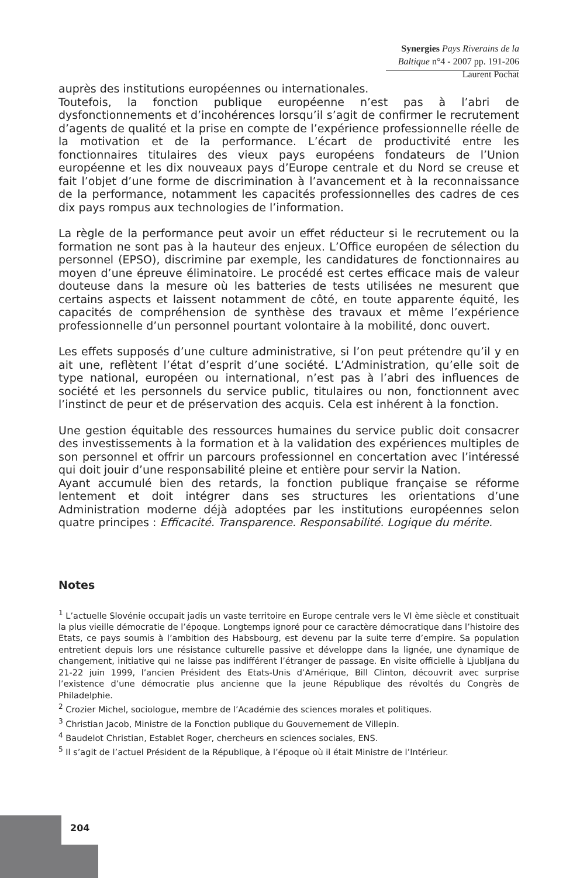Synergies Pays Riverains de la Baltique n°4 - 2007 pp. 191-206
Laurent Pochat
auprès des institutions européennes ou internationales.
Toutefois, la fonction publique européenne n’est pas à l’abri de dysfonctionnements et d’incohérences lorsqu’il s’agit de confirmer le recrutement d’agents de qualité et la prise en compte de l’expérience professionnelle réelle de la motivation et de la performance. L’écart de productivité entre les fonctionnaires titulaires des vieux pays européens fondateurs de l’Union européenne et les dix nouveaux pays d’Europe centrale et du Nord se creuse et fait l’objet d’une forme de discrimination à l’avancement et à la reconnaissance de la performance, notamment les capacités professionnelles des cadres de ces dix pays rompus aux technologies de l’information.
La règle de la performance peut avoir un effet réducteur si le recrutement ou la formation ne sont pas à la hauteur des enjeux. L’Office européen de sélection du personnel (EPSO), discrimine par exemple, les candidatures de fonctionnaires au moyen d’une épreuve éliminatoire. Le procédé est certes efficace mais de valeur douteuse dans la mesure où les batteries de tests utilisées ne mesurent que certains aspects et laissent notamment de côté, en toute apparente équité, les capacités de compréhension de synthèse des travaux et même l’expérience professionnelle d’un personnel pourtant volontaire à la mobilité, donc ouvert.
Les effets supposés d’une culture administrative, si l’on peut prétendre qu’il y en ait une, reflètent l’état d’esprit d’une société. L’Administration, qu’elle soit de type national, européen ou international, n’est pas à l’abri des influences de société et les personnels du service public, titulaires ou non, fonctionnent avec l’instinct de peur et de préservation des acquis. Cela est inhérent à la fonction.
Une gestion équitable des ressources humaines du service public doit consacrer des investissements à la formation et à la validation des expériences multiples de son personnel et offrir un parcours professionnel en concertation avec l’intéressé qui doit jouir d’une responsabilité pleine et entière pour servir la Nation.
Ayant accumulé bien des retards, la fonction publique française se réforme lentement et doit intégrer dans ses structures les orientations d’une Administration moderne déjà adoptées par les institutions européennes selon quatre principes : Efficacité. Transparence. Responsabilité. Logique du mérite.
Notes
<sup>1</sup> L’actuelle Slovénie occupait jadis un vaste territoire en Europe centrale vers le VI ème siècle et constituait la plus vieille démocratie de l’époque. Longtemps ignoré pour ce caractère démocratique dans l’histoire des Etats, ce pays soumis à l’ambition des Habsbourg, est devenu par la suite terre d’empire. Sa population entretient depuis lors une résistance culturelle passive et développe dans la lignée, une dynamique de changement, initiative qui ne laisse pas indifférent l’étranger de passage. En visite officielle à Ljubljana du 21-22 juin 1999, l’ancien Président des Etats-Unis d’Amérique, Bill Clinton, découvrit avec surprise l’existence d’une démocratie plus ancienne que la jeune République des révoltés du Congrès de Philadelphie.
<sup>2</sup> Crozier Michel, sociologue, membre de l’Académie des sciences morales et politiques.
<sup>3</sup> Christian Jacob, Ministre de la Fonction publique du Gouvernement de Villepin.
<sup>4</sup> Baudelot Christian, Establet Roger, chercheurs en sciences sociales, ENS.
<sup>5</sup> Il s’agit de l’actuel Président de la République, à l’époque où il était Ministre de l’Intérieur.
204